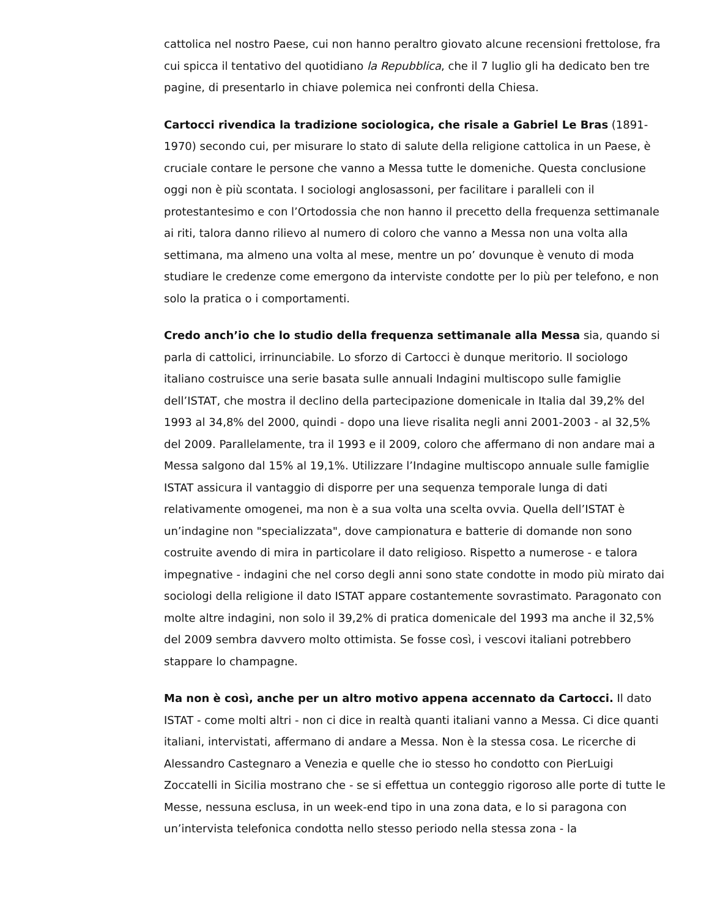cattolica nel nostro Paese, cui non hanno peraltro giovato alcune recensioni frettolose, fra cui spicca il tentativo del quotidiano la Repubblica, che il 7 luglio gli ha dedicato ben tre pagine, di presentarlo in chiave polemica nei confronti della Chiesa.
Cartocci rivendica la tradizione sociologica, che risale a Gabriel Le Bras (1891-1970) secondo cui, per misurare lo stato di salute della religione cattolica in un Paese, è cruciale contare le persone che vanno a Messa tutte le domeniche. Questa conclusione oggi non è più scontata. I sociologi anglosassoni, per facilitare i paralleli con il protestantesimo e con l’Ortodossia che non hanno il precetto della frequenza settimanale ai riti, talora danno rilievo al numero di coloro che vanno a Messa non una volta alla settimana, ma almeno una volta al mese, mentre un po’ dovunque è venuto di moda studiare le credenze come emergono da interviste condotte per lo più per telefono, e non solo la pratica o i comportamenti.
Credo anch’io che lo studio della frequenza settimanale alla Messa sia, quando si parla di cattolici, irrinunciabile. Lo sforzo di Cartocci è dunque meritorio. Il sociologo italiano costruisce una serie basata sulle annuali Indagini multiscopo sulle famiglie dell’ISTAT, che mostra il declino della partecipazione domenicale in Italia dal 39,2% del 1993 al 34,8% del 2000, quindi - dopo una lieve risalita negli anni 2001-2003 - al 32,5% del 2009. Parallelamente, tra il 1993 e il 2009, coloro che affermano di non andare mai a Messa salgono dal 15% al 19,1%. Utilizzare l’Indagine multiscopo annuale sulle famiglie ISTAT assicura il vantaggio di disporre per una sequenza temporale lunga di dati relativamente omogenei, ma non è a sua volta una scelta ovvia. Quella dell’ISTAT è un’indagine non "specializzata", dove campionatura e batterie di domande non sono costruite avendo di mira in particolare il dato religioso. Rispetto a numerose - e talora impegnative - indagini che nel corso degli anni sono state condotte in modo più mirato dai sociologi della religione il dato ISTAT appare costantemente sovrastimato. Paragonato con molte altre indagini, non solo il 39,2% di pratica domenicale del 1993 ma anche il 32,5% del 2009 sembra davvero molto ottimista. Se fosse così, i vescovi italiani potrebbero stappare lo champagne.
Ma non è così, anche per un altro motivo appena accennato da Cartocci. Il dato ISTAT - come molti altri - non ci dice in realtà quanti italiani vanno a Messa. Ci dice quanti italiani, intervistati, affermano di andare a Messa. Non è la stessa cosa. Le ricerche di Alessandro Castegnaro a Venezia e quelle che io stesso ho condotto con PierLuigi Zoccatelli in Sicilia mostrano che - se si effettua un conteggio rigoroso alle porte di tutte le Messe, nessuna esclusa, in un week-end tipo in una zona data, e lo si paragona con un’intervista telefonica condotta nello stesso periodo nella stessa zona - la